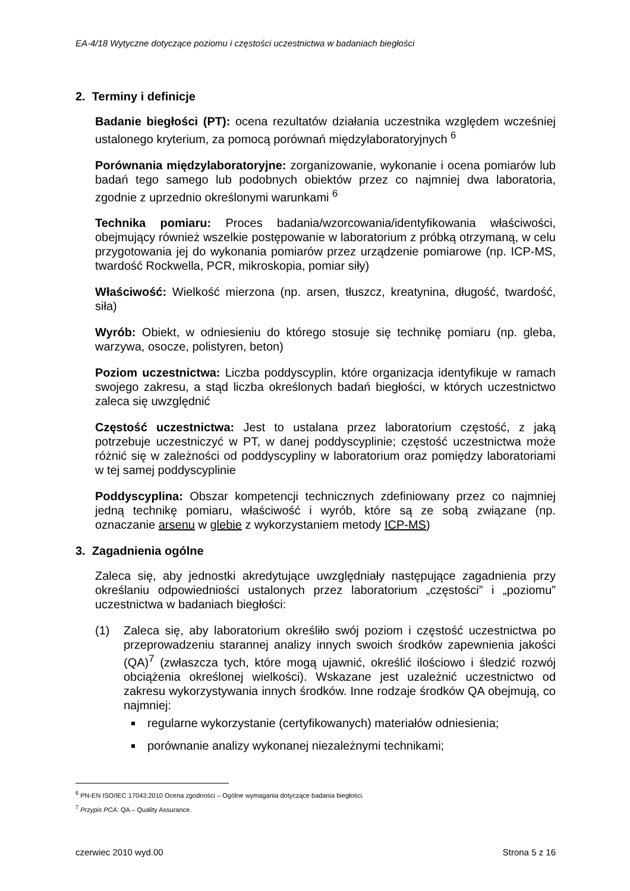EA-4/18 Wytyczne dotyczące poziomu i częstości uczestnictwa w badaniach biegłości
2. Terminy i definicje
Badanie biegłości (PT): ocena rezultatów działania uczestnika względem wcześniej ustalonego kryterium, za pomocą porównań międzylaboratoryjnych <sup>6</sup>
Porównania międzylaboratoryjne: zorganizowanie, wykonanie i ocena pomiarów lub badań tego samego lub podobnych obiektów przez co najmniej dwa laboratoria, zgodnie z uprzednio określonymi warunkami <sup>6</sup>
Technika pomiaru: Proces badania/wzorcowania/identyfikowania właściwości, obejmujący również wszelkie postępowanie w laboratorium z próbką otrzymaną, w celu przygotowania jej do wykonania pomiarów przez urządzenie pomiarowe (np. ICP-MS, twardość Rockwella, PCR, mikroskopia, pomiar siły)
Właściwość: Wielkość mierzona (np. arsen, tłuszcz, kreatynina, długość, twardość, siła)
Wyrób: Obiekt, w odniesieniu do którego stosuje się technikę pomiaru (np. gleba, warzywa, osocze, polistyren, beton)
Poziom uczestnictwa: Liczba poddyscyplin, które organizacja identyfikuje w ramach swojego zakresu, a stąd liczba określonych badań biegłości, w których uczestnictwo zaleca się uwzględnić
Częstość uczestnictwa: Jest to ustalana przez laboratorium częstość, z jaką potrzebuje uczestniczyć w PT, w danej poddyscyplinie; częstość uczestnictwa może różnić się w zależności od poddyscypliny w laboratorium oraz pomiędzy laboratoriami w tej samej poddyscyplinie
Poddyscyplina: Obszar kompetencji technicznych zdefiniowany przez co najmniej jedną technikę pomiaru, właściwość i wyrób, które są ze sobą związane (np. oznaczanie arsenu w glebie z wykorzystaniem metody ICP-MS)
3. Zagadnienia ogólne
Zaleca się, aby jednostki akredytujące uwzględniały następujące zagadnienia przy określaniu odpowiedniości ustalonych przez laboratorium „częstości” i „poziomu” uczestnictwa w badaniach biegłości:
(1) Zaleca się, aby laboratorium określiło swój poziom i częstość uczestnictwa po przeprowadzeniu starannej analizy innych swoich środków zapewnienia jakości (QA)<sup>7</sup> (zwłaszcza tych, które mogą ujawnić, określić ilościowo i śledzić rozwój obciążenia określonej wielkości). Wskazane jest uzależnić uczestnictwo od zakresu wykorzystywania innych środków. Inne rodzaje środków QA obejmują, co najmniej:
regularne wykorzystanie (certyfikowanych) materiałów odniesienia;
porównanie analizy wykonanej niezależnymi technikami;
<sup>6</sup> PN-EN ISO/IEC 17043:2010 Ocena zgodności – Ogólne wymagania dotyczące badania biegłości.
<sup>7</sup> Przypis PCA: QA – Quality Assurance.
czerwiec 2010 wyd.00 Strona 5 z 16